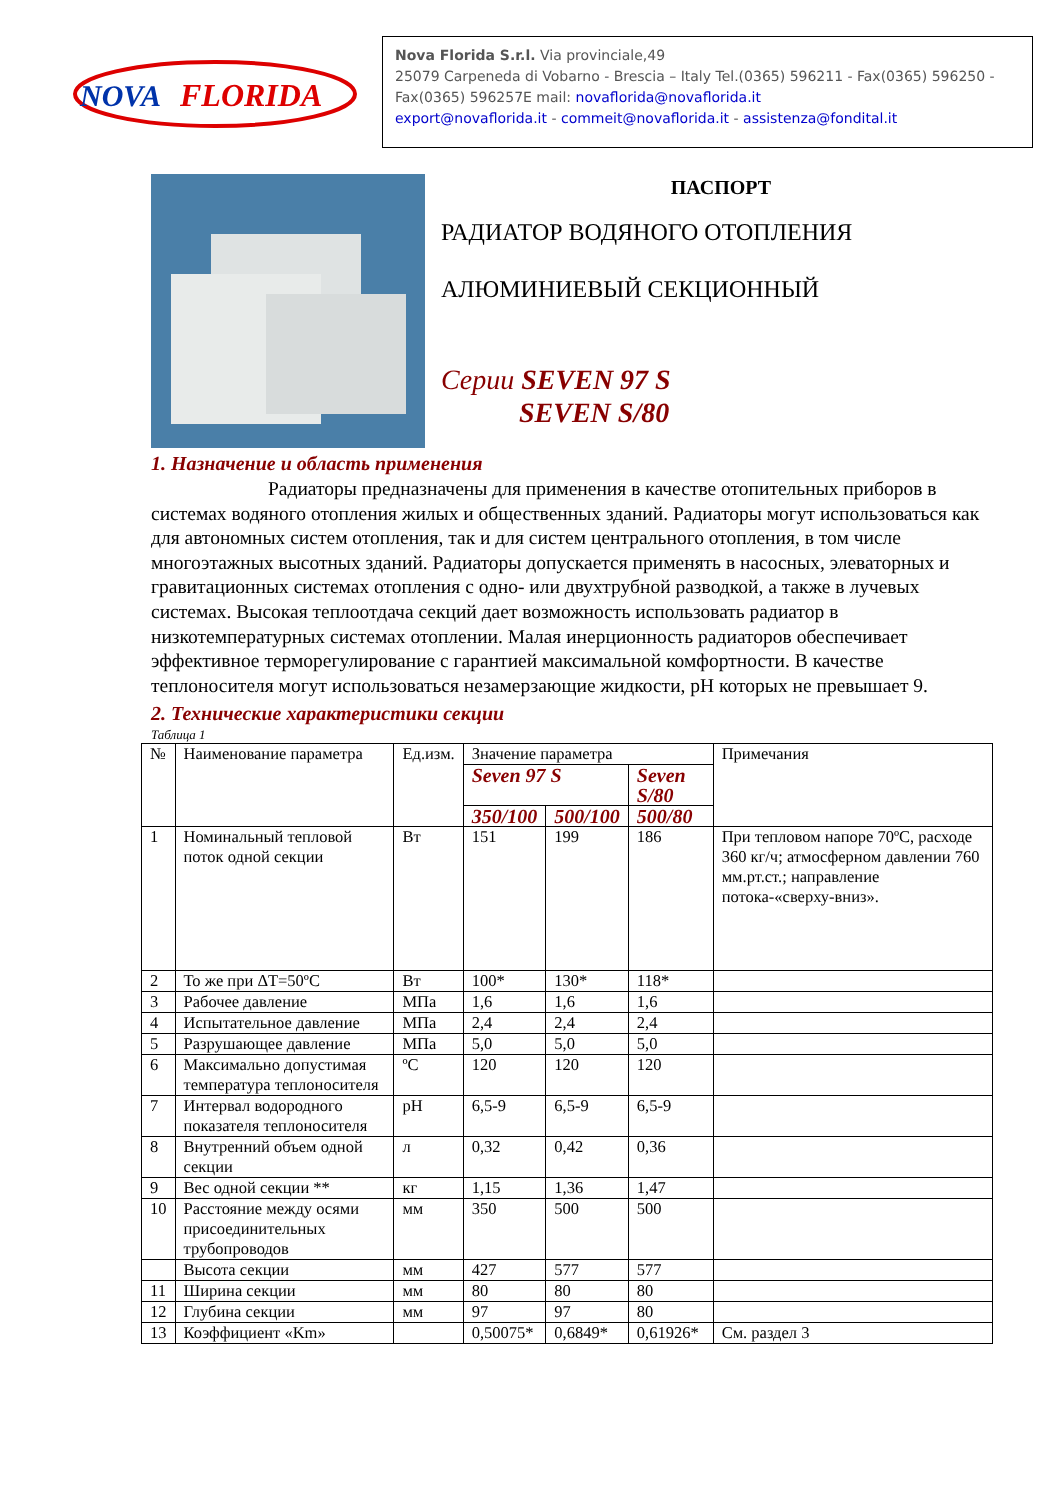NOVA
FLORIDA
Nova Florida S.r.l. Via provinciale,49
25079 Carpeneda di Vobarno - Brescia – Italy Tel.(0365) 596211 - Fax(0365) 596250 - Fax(0365) 596257E mail: novaflorida@novaflorida.it
export@novaflorida.it - commeit@novaflorida.it - assistenza@fondital.it
ПАСПОРТ
РАДИАТОР ВОДЯНОГО ОТОПЛЕНИЯ
АЛЮМИНИЕВЫЙ СЕКЦИОННЫЙ
Серии SEVEN 97 S
SEVEN S/80
1. Назначение и область применения
Радиаторы предназначены для применения в качестве отопительных приборов в системах водяного отопления жилых и общественных зданий. Радиаторы могут использоваться как для автономных систем отопления, так и для систем центрального отопления, в том числе многоэтажных высотных зданий. Радиаторы допускается применять в насосных, элеваторных и гравитационных системах отопления с одно- или двухтрубной разводкой, а также в лучевых системах. Высокая теплоотдача секций дает возможность использовать радиатор в низкотемпературных системах отоплении. Малая инерционность радиаторов обеспечивает эффективное терморегулирование с гарантией максимальной комфортности. В качестве теплоносителя могут использоваться незамерзающие жидкости, pH которых не превышает 9.
2. Технические характеристики секции
Таблица 1
| № | Наименование параметра | Ед.изм. | Значение параметра | | | Примечания |
| --- | --- | --- | --- | --- | --- | --- |
| | | | Seven 97 S | | Seven S/80 | |
| | | | 350/100 | 500/100 | 500/80 | |
| 1 | Номинальный тепловой поток одной секции | Вт | 151 | 199 | 186 | При тепловом напоре 70ºС, расходе 360 кг/ч; атмосферном давлении 760 мм.рт.ст.; направление потока-«сверху-вниз». |
| 2 | То же при ΔТ=50ºС | Вт | 100* | 130* | 118* | |
| 3 | Рабочее давление | МПа | 1,6 | 1,6 | 1,6 | |
| 4 | Испытательное давление | МПа | 2,4 | 2,4 | 2,4 | |
| 5 | Разрушающее давление | МПа | 5,0 | 5,0 | 5,0 | |
| 6 | Максимально допустимая температура теплоносителя | ºС | 120 | 120 | 120 | |
| 7 | Интервал водородного показателя теплоносителя | pH | 6,5-9 | 6,5-9 | 6,5-9 | |
| 8 | Внутренний объем одной секции | л | 0,32 | 0,42 | 0,36 | |
| 9 | Вес одной секции ** | кг | 1,15 | 1,36 | 1,47 | |
| 10 | Расстояние между осями присоединительных трубопроводов | мм | 350 | 500 | 500 | |
| | Высота секции | мм | 427 | 577 | 577 | |
| 11 | Ширина секции | мм | 80 | 80 | 80 | |
| 12 | Глубина секции | мм | 97 | 97 | 80 | |
| 13 | Коэффициент «Km» | | 0,50075* | 0,6849* | 0,61926* | См. раздел 3 |